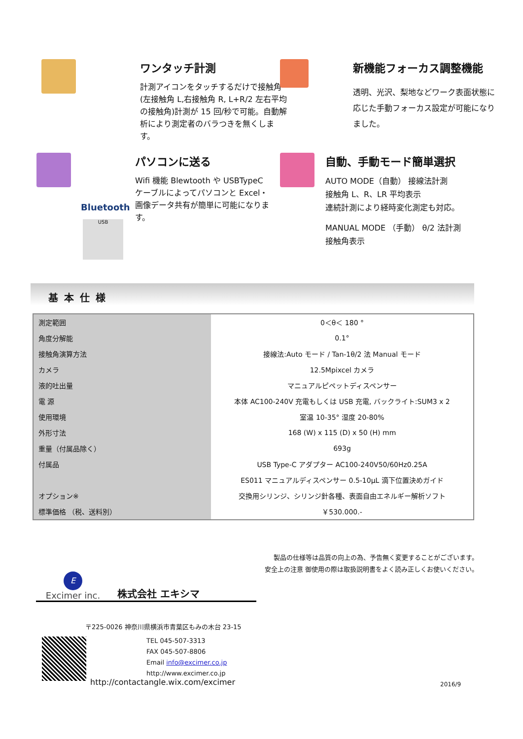ワンタッチ計測
計測アイコンをタッチするだけで接触角(左接触角 L,右接触角 R, L+R/2 左右平均の接触角)計測が 15 回/秒で可能。自動解析により測定者のバラつきを無くします。
新機能フォーカス調整機能
透明、光沢、梨地などワーク表面状態に応じた手動フォーカス設定が可能になりました。
Bluetooth
USB
パソコンに送る
Wifi 機能 Blewtooth や USBTypeC ケーブルによってパソコンと Excel・画像データ共有が簡単に可能になります。
自動、手動モード簡単選択
AUTO MODE（自動） 接線法計測
接触角 L、R、LR 平均表示
連続計測により経時変化測定も対応。
MANUAL MODE （手動） θ/2 法計測
接触角表示
基本仕様
| 測定範囲 | 0＜θ＜ 180 ° |
| 角度分解能 | 0.1° |
| 接触角演算方法 | 接線法:Auto モード / Tan-1θ/2 法 Manual モード |
| カメラ | 12.5Mpixcel カメラ |
| 液的吐出量 | マニュアルピペットディスペンサー |
| 電 源 | 本体 AC100-240V 充電もしくは USB 充電, バックライト:SUM3 x 2 |
| 使用環境 | 室温 10-35° 湿度 20-80% |
| 外形寸法 | 168 (W) x 115 (D) x 50 (H) mm |
| 重量（付属品除く） | 693g |
| 付属品 | USB Type-C アダプター AC100-240V50/60Hz0.25A |
| | ES011 マニュアルディスペンサー 0.5-10μL 滴下位置決めガイド |
| オプション※ | 交換用シリンジ、シリンジ針各種、表面自由エネルギー解析ソフト |
| 標準価格 （税、送料別） | ￥530.000.- |
製品の仕様等は品質の向上の為、予告無く変更することがございます。
安全上の注意 御使用の際は取扱説明書をよく読み正しくお使いください。
E
Excimer inc.
株式会社 エキシマ
〒225-0026 神奈川県横浜市青葉区もみの木台 23-15
TEL 045-507-3313
FAX 045-507-8806
Email info@excimer.co.jp
http://www.excimer.co.jp
http://contactangle.wix.com/excimer
2016/9